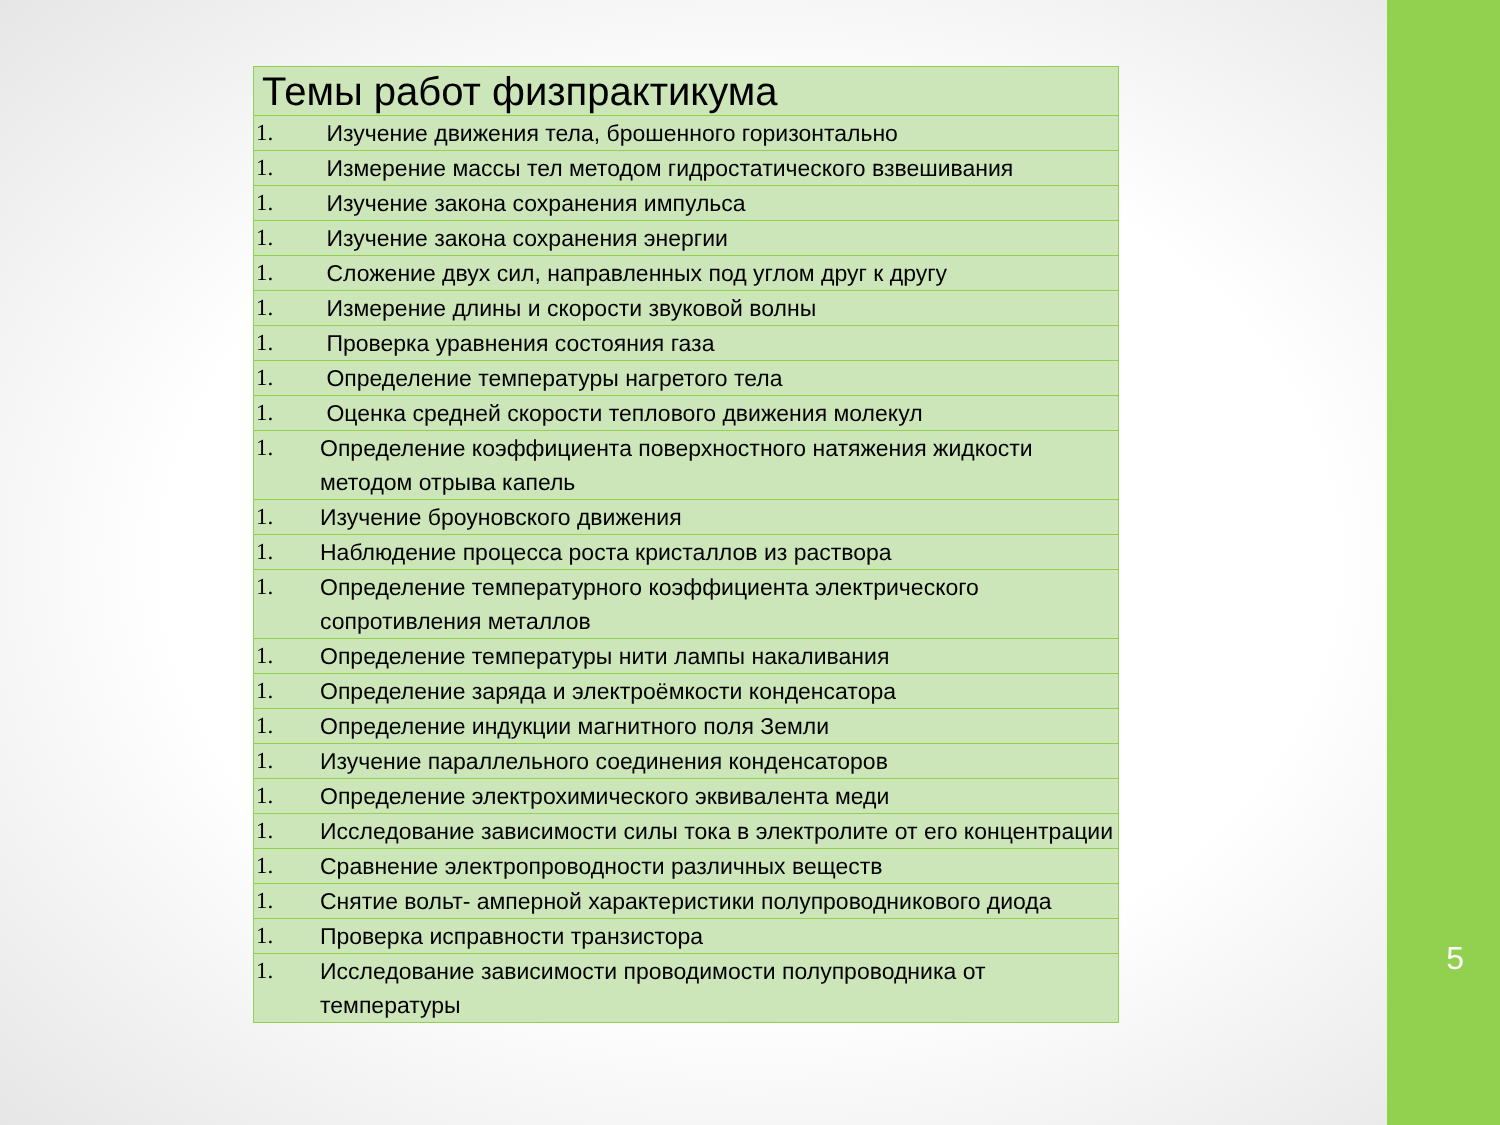| Темы работ физпрактикума | |
| --- | --- |
| 1. | Изучение движения тела, брошенного горизонтально |
| 1. | Измерение массы тел методом гидростатического взвешивания |
| 1. | Изучение закона сохранения импульса |
| 1. | Изучение закона сохранения энергии |
| 1. | Сложение двух сил, направленных под углом друг к другу |
| 1. | Измерение длины и скорости звуковой волны |
| 1. | Проверка уравнения состояния газа |
| 1. | Определение температуры нагретого тела |
| 1. | Оценка средней скорости теплового движения молекул |
| 1. | Определение коэффициента поверхностного натяжения жидкости методом отрыва капель |
| 1. | Изучение броуновского движения |
| 1. | Наблюдение процесса роста кристаллов из раствора |
| 1. | Определение температурного коэффициента электрического сопротивления металлов |
| 1. | Определение температуры нити лампы накаливания |
| 1. | Определение заряда и электроёмкости конденсатора |
| 1. | Определение индукции магнитного поля Земли |
| 1. | Изучение параллельного соединения конденсаторов |
| 1. | Определение электрохимического эквивалента меди |
| 1. | Исследование зависимости силы тока в электролите от его концентрации |
| 1. | Сравнение электропроводности различных веществ |
| 1. | Снятие вольт- амперной характеристики полупроводникового диода |
| 1. | Проверка исправности транзистора |
| 1. | Исследование зависимости проводимости полупроводника от температуры |
5